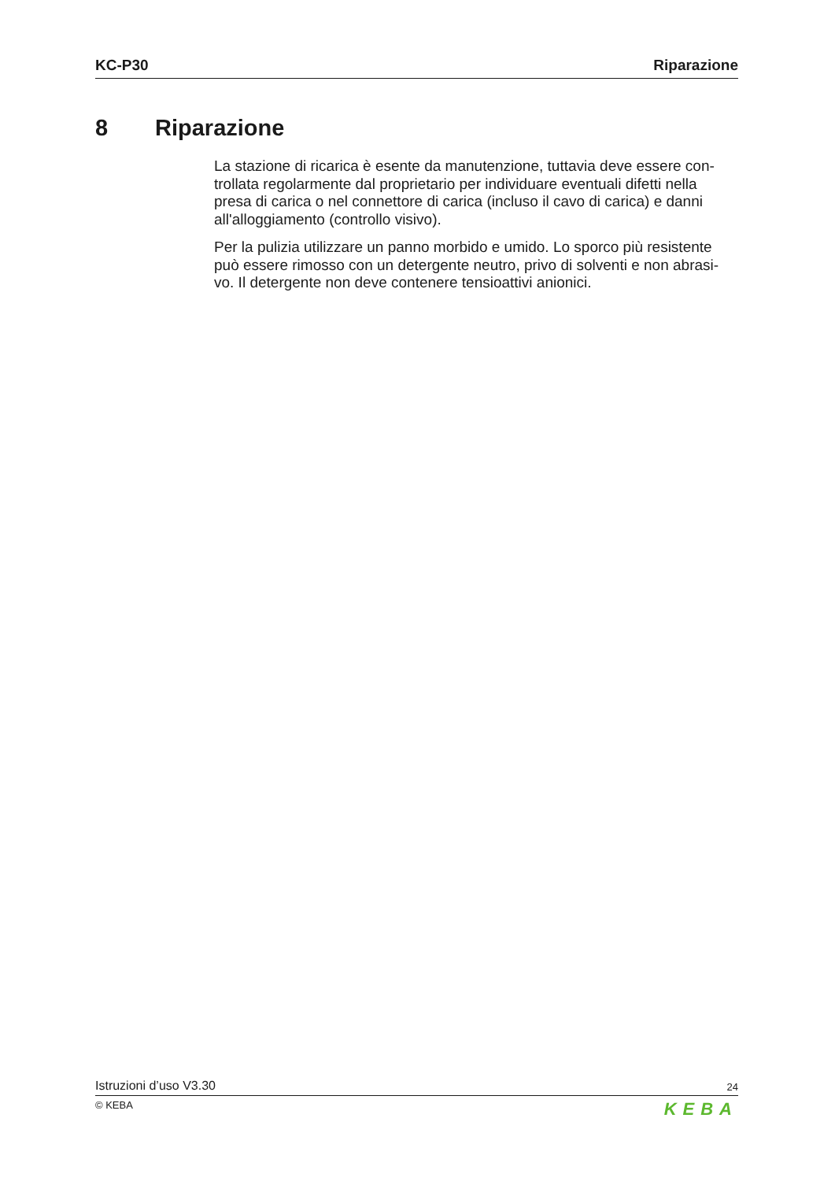KC-P30 Riparazione
8 Riparazione
La stazione di ricarica è esente da manutenzione, tuttavia deve essere con- trollata regolarmente dal proprietario per individuare eventuali difetti nella presa di carica o nel connettore di carica (incluso il cavo di carica) e danni all'alloggiamento (controllo visivo).
Per la pulizia utilizzare un panno morbido e umido. Lo sporco più resistente può essere rimosso con un detergente neutro, privo di solventi e non abrasi- vo. Il detergente non deve contenere tensioattivi anionici.
Istruzioni d’uso V3.30 24
© KEBA KEBA